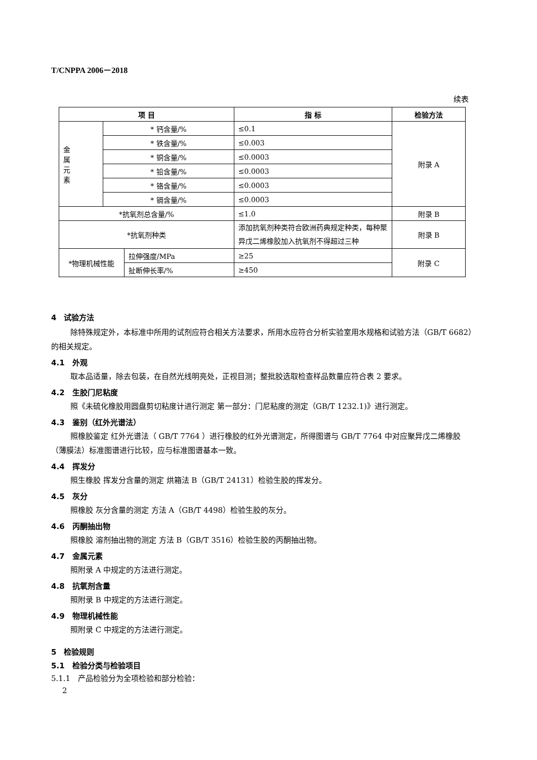T/CNPPA 2006－2018
续表
| 项 目 | | | 指 标 | 检验方法 |
| --- | --- | --- | --- | --- |
| 金 属 元 素 | * 钙含量/% | | ≤0.1 | 附录 A |
| | * 铁含量/% | | ≤0.003 | |
| | * 铜含量/% | | ≤0.0003 | |
| | * 铅含量/% | | ≤0.0003 | |
| | * 铬含量/% | | ≤0.0003 | |
| | * 镉含量/% | | ≤0.0003 | |
| *抗氧剂总含量/% | | | ≤1.0 | 附录 B |
| *抗氧剂种类 | | | 添加抗氧剂种类符合欧洲药典规定种类，每种聚异戊二烯橡胶加入抗氧剂不得超过三种 | 附录 B |
| *物理机械性能 | | 拉伸强度/MPa | ≥25 | 附录 C |
| | | 扯断伸长率/% | ≥450 | |
4　试验方法
除特殊规定外，本标准中所用的试剂应符合相关方法要求，所用水应符合分析实验室用水规格和试验方法（GB/T 6682）的相关规定。
4.1　外观
取本品适量，除去包装，在自然光线明亮处，正视目测；整批胶选取检查样品数量应符合表 2 要求。
4.2　生胶门尼粘度
照《未硫化橡胶用圆盘剪切粘度计进行测定 第一部分：门尼粘度的测定（GB/T 1232.1)》进行测定。
4.3　鉴别（红外光谱法）
照橡胶鉴定 红外光谱法（ GB/T 7764 ）进行橡胶的红外光谱测定，所得图谱与 GB/T 7764 中对应聚异戊二烯橡胶（薄膜法）标准图谱进行比较，应与标准图谱基本一致。
4.4　挥发分
照生橡胶 挥发分含量的测定 烘箱法 B（GB/T 24131）检验生胶的挥发分。
4.5　灰分
照橡胶 灰分含量的测定 方法 A（GB/T 4498）检验生胶的灰分。
4.6　丙酮抽出物
照橡胶 溶剂抽出物的测定 方法 B（GB/T 3516）检验生胶的丙酮抽出物。
4.7　金属元素
照附录 A 中规定的方法进行测定。
4.8　抗氧剂含量
照附录 B 中规定的方法进行测定。
4.9　物理机械性能
照附录 C 中规定的方法进行测定。
5　检验规则
5.1　检验分类与检验项目
5.1.1　产品检验分为全项检验和部分检验：
2